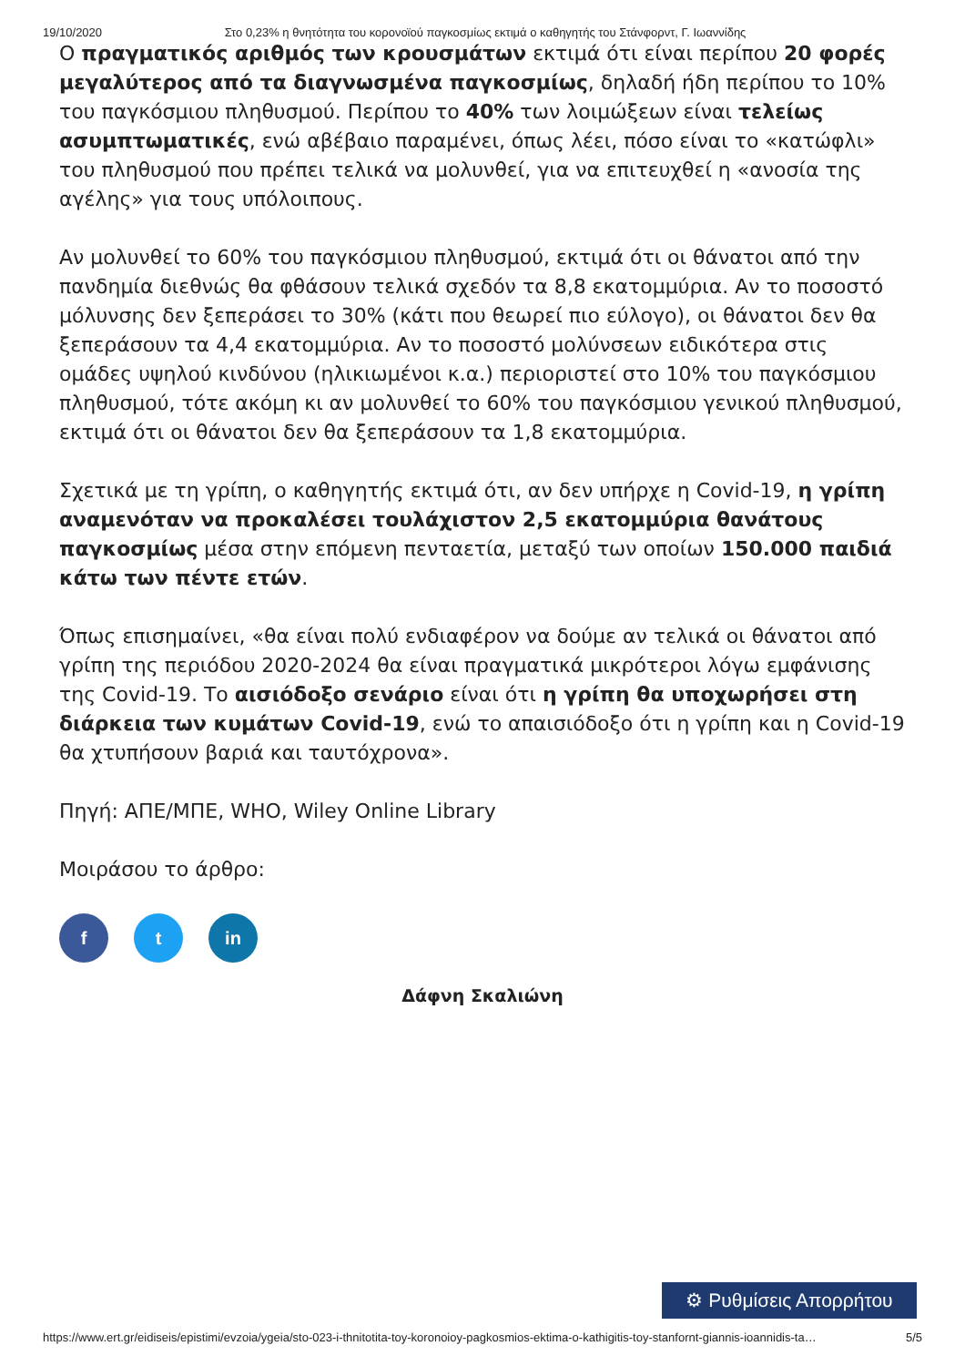19/10/2020 Στο 0,23% η θνητότητα του κορονοϊού παγκοσμίως εκτιμά ο καθηγητής του Στάνφορντ, Γ. Ιωαννίδης
Ο πραγματικός αριθμός των κρουσμάτων εκτιμά ότι είναι περίπου 20 φορές μεγαλύτερος από τα διαγνωσμένα παγκοσμίως, δηλαδή ήδη περίπου το 10% του παγκόσμιου πληθυσμού. Περίπου το 40% των λοιμώξεων είναι τελείως ασυμπτωματικές, ενώ αβέβαιο παραμένει, όπως λέει, πόσο είναι το «κατώφλι» του πληθυσμού που πρέπει τελικά να μολυνθεί, για να επιτευχθεί η «ανοσία της αγέλης» για τους υπόλοιπους.
Αν μολυνθεί το 60% του παγκόσμιου πληθυσμού, εκτιμά ότι οι θάνατοι από την πανδημία διεθνώς θα φθάσουν τελικά σχεδόν τα 8,8 εκατομμύρια. Αν το ποσοστό μόλυνσης δεν ξεπεράσει το 30% (κάτι που θεωρεί πιο εύλογο), οι θάνατοι δεν θα ξεπεράσουν τα 4,4 εκατομμύρια. Αν το ποσοστό μολύνσεων ειδικότερα στις ομάδες υψηλού κινδύνου (ηλικιωμένοι κ.α.) περιοριστεί στο 10% του παγκόσμιου πληθυσμού, τότε ακόμη κι αν μολυνθεί το 60% του παγκόσμιου γενικού πληθυσμού, εκτιμά ότι οι θάνατοι δεν θα ξεπεράσουν τα 1,8 εκατομμύρια.
Σχετικά με τη γρίπη, ο καθηγητής εκτιμά ότι, αν δεν υπήρχε η Covid-19, η γρίπη αναμενόταν να προκαλέσει τουλάχιστον 2,5 εκατομμύρια θανάτους παγκοσμίως μέσα στην επόμενη πενταετία, μεταξύ των οποίων 150.000 παιδιά κάτω των πέντε ετών.
Όπως επισημαίνει, «θα είναι πολύ ενδιαφέρον να δούμε αν τελικά οι θάνατοι από γρίπη της περιόδου 2020-2024 θα είναι πραγματικά μικρότεροι λόγω εμφάνισης της Covid-19. Το αισιόδοξο σενάριο είναι ότι η γρίπη θα υποχωρήσει στη διάρκεια των κυμάτων Covid-19, ενώ το απαισιόδοξο ότι η γρίπη και η Covid-19 θα χτυπήσουν βαριά και ταυτόχρονα».
Πηγή: ΑΠΕ/ΜΠΕ, WHO, Wiley Online Library
Μοιράσου το άρθρο:
f t in
Δάφνη Σκαλιώνη
⚙ Ρυθμίσεις Απορρήτου
https://www.ert.gr/eidiseis/epistimi/evzoia/ygeia/sto-023-i-thnitotita-toy-koronoioy-pagkosmios-ektima-o-kathigitis-toy-stanfornt-giannis-ioannidis-ta… 5/5